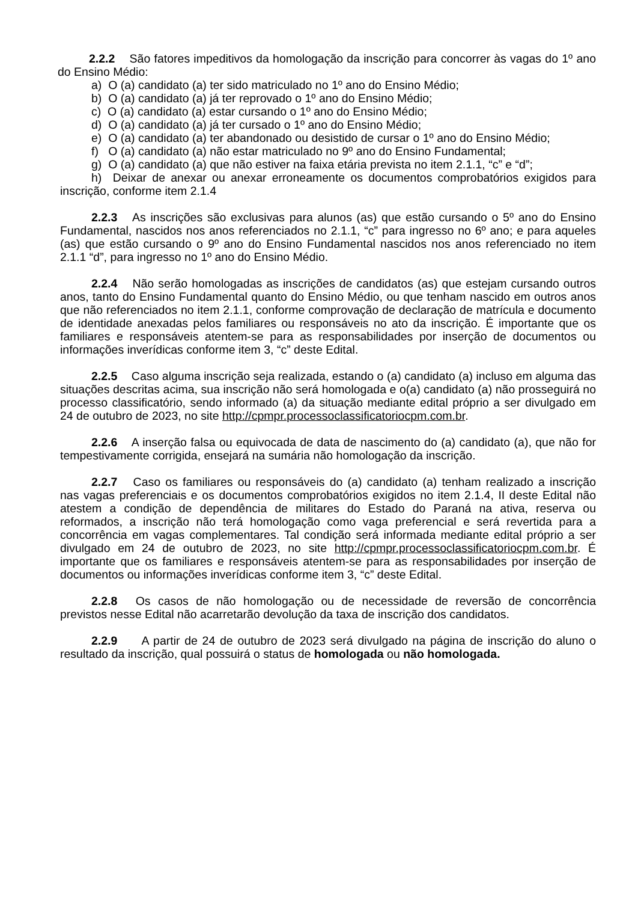2.2.2 São fatores impeditivos da homologação da inscrição para concorrer às vagas do 1º ano do Ensino Médio:
a) O (a) candidato (a) ter sido matriculado no 1º ano do Ensino Médio;
b) O (a) candidato (a) já ter reprovado o 1º ano do Ensino Médio;
c) O (a) candidato (a) estar cursando o 1º ano do Ensino Médio;
d) O (a) candidato (a) já ter cursado o 1º ano do Ensino Médio;
e) O (a) candidato (a) ter abandonado ou desistido de cursar o 1º ano do Ensino Médio;
f) O (a) candidato (a) não estar matriculado no 9º ano do Ensino Fundamental;
g) O (a) candidato (a) que não estiver na faixa etária prevista no item 2.1.1, “c” e “d”;
h) Deixar de anexar ou anexar erroneamente os documentos comprobatórios exigidos para inscrição, conforme item 2.1.4
2.2.3 As inscrições são exclusivas para alunos (as) que estão cursando o 5º ano do Ensino Fundamental, nascidos nos anos referenciados no 2.1.1, “c” para ingresso no 6º ano; e para aqueles (as) que estão cursando o 9º ano do Ensino Fundamental nascidos nos anos referenciado no item 2.1.1 “d”, para ingresso no 1º ano do Ensino Médio.
2.2.4 Não serão homologadas as inscrições de candidatos (as) que estejam cursando outros anos, tanto do Ensino Fundamental quanto do Ensino Médio, ou que tenham nascido em outros anos que não referenciados no item 2.1.1, conforme comprovação de declaração de matrícula e documento de identidade anexadas pelos familiares ou responsáveis no ato da inscrição. É importante que os familiares e responsáveis atentem-se para as responsabilidades por inserção de documentos ou informações inverídicas conforme item 3, “c” deste Edital.
2.2.5 Caso alguma inscrição seja realizada, estando o (a) candidato (a) incluso em alguma das situações descritas acima, sua inscrição não será homologada e o(a) candidato (a) não prosseguirá no processo classificatório, sendo informado (a) da situação mediante edital próprio a ser divulgado em 24 de outubro de 2023, no site http://cpmpr.processoclassificatoriocpm.com.br.
2.2.6 A inserção falsa ou equivocada de data de nascimento do (a) candidato (a), que não for tempestivamente corrigida, ensejará na sumária não homologação da inscrição.
2.2.7 Caso os familiares ou responsáveis do (a) candidato (a) tenham realizado a inscrição nas vagas preferenciais e os documentos comprobatórios exigidos no item 2.1.4, II deste Edital não atestem a condição de dependência de militares do Estado do Paraná na ativa, reserva ou reformados, a inscrição não terá homologação como vaga preferencial e será revertida para a concorrência em vagas complementares. Tal condição será informada mediante edital próprio a ser divulgado em 24 de outubro de 2023, no site http://cpmpr.processoclassificatoriocpm.com.br. É importante que os familiares e responsáveis atentem-se para as responsabilidades por inserção de documentos ou informações inverídicas conforme item 3, “c” deste Edital.
2.2.8 Os casos de não homologação ou de necessidade de reversão de concorrência previstos nesse Edital não acarretarão devolução da taxa de inscrição dos candidatos.
2.2.9 A partir de 24 de outubro de 2023 será divulgado na página de inscrição do aluno o resultado da inscrição, qual possuirá o status de homologada ou não homologada.